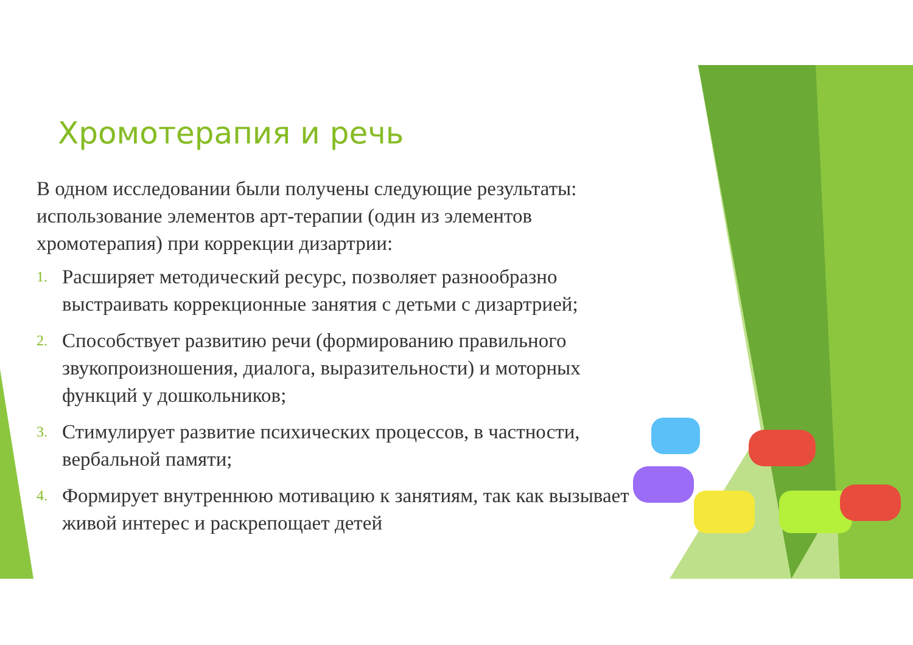Хромотерапия и речь
В одном исследовании были получены следующие результаты: использование элементов арт-терапии (один из элементов хромотерапия) при коррекции дизартрии:
1. Расширяет методический ресурс, позволяет разнообразно выстраивать коррекционные занятия с детьми с дизартрией;
2. Способствует развитию речи (формированию правильного звукопроизношения, диалога, выразительности) и моторных функций у дошкольников;
3. Стимулирует развитие психических процессов, в частности, вербальной памяти;
4. Формирует внутреннюю мотивацию к занятиям, так как вызывает живой интерес и раскрепощает детей